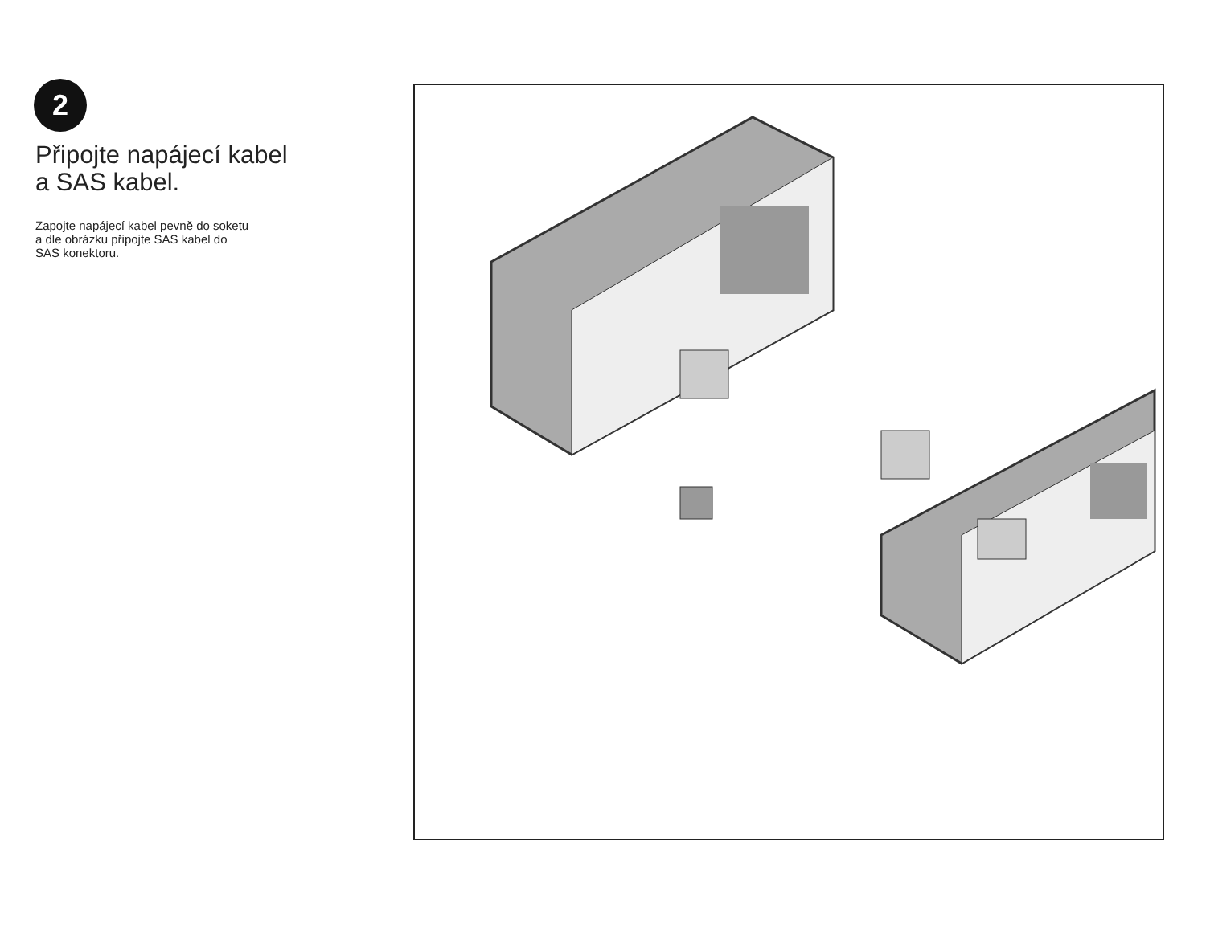2
Připojte napájecí kabel
a SAS kabel.
Zapojte napájecí kabel pevně do soketu
a dle obrázku připojte SAS kabel do
SAS konektoru.